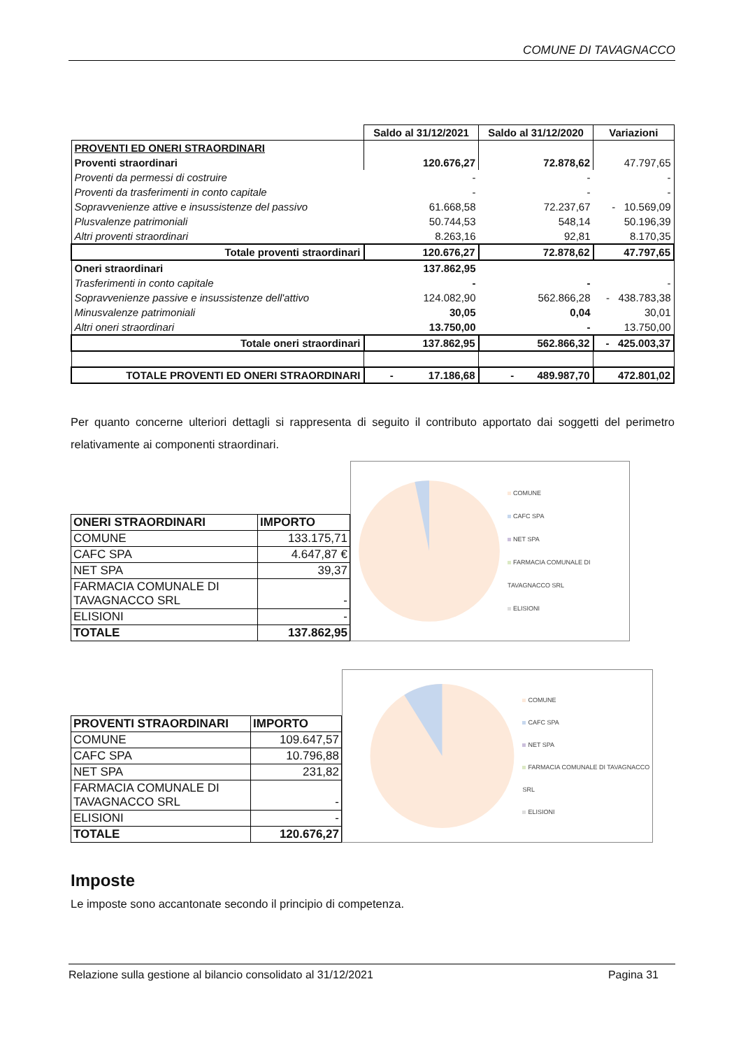COMUNE DI TAVAGNACCO
| | Saldo al 31/12/2021 | Saldo al 31/12/2020 | Variazioni |
| --- | --- | --- | --- |
| PROVENTI ED ONERI STRAORDINARI | | | |
| Proventi straordinari | 120.676,27 | 72.878,62 | 47.797,65 |
| Proventi da permessi di costruire | - | - | - |
| Proventi da trasferimenti in conto capitale | - | - | - |
| Sopravvenienze attive e insussistenze del passivo | 61.668,58 | 72.237,67 | - 10.569,09 |
| Plusvalenze patrimoniali | 50.744,53 | 548,14 | 50.196,39 |
| Altri proventi straordinari | 8.263,16 | 92,81 | 8.170,35 |
| Totale proventi straordinari | 120.676,27 | 72.878,62 | 47.797,65 |
| Oneri straordinari | 137.862,95 | | |
| Trasferimenti in conto capitale | - | - | - |
| Sopravvenienze passive e insussistenze dell'attivo | 124.082,90 | 562.866,28 | - 438.783,38 |
| Minusvalenze patrimoniali | 30,05 | 0,04 | 30,01 |
| Altri oneri straordinari | 13.750,00 | - | 13.750,00 |
| Totale oneri straordinari | 137.862,95 | 562.866,32 | - 425.003,37 |
| TOTALE PROVENTI ED ONERI STRAORDINARI | - 17.186,68 | - 489.987,70 | 472.801,02 |
Per quanto concerne ulteriori dettagli si rappresenta di seguito il contributo apportato dai soggetti del perimetro relativamente ai componenti straordinari.
| ONERI STRAORDINARI | IMPORTO |
| COMUNE | 133.175,71 |
| CAFC SPA | 4.647,87 € |
| NET SPA | 39,37 |
| FARMACIA COMUNALE DI TAVAGNACCO SRL | - |
| ELISIONI | - |
| TOTALE | 137.862,95 |
COMUNE
CAFC SPA
NET SPA
FARMACIA COMUNALE DI TAVAGNACCO SRL
ELISIONI
| PROVENTI STRAORDINARI | IMPORTO |
| COMUNE | 109.647,57 |
| CAFC SPA | 10.796,88 |
| NET SPA | 231,82 |
| FARMACIA COMUNALE DI TAVAGNACCO SRL | - |
| ELISIONI | - |
| TOTALE | 120.676,27 |
COMUNE
CAFC SPA
NET SPA
FARMACIA COMUNALE DI TAVAGNACCO SRL
ELISIONI
Imposte
Le imposte sono accantonate secondo il principio di competenza.
Relazione sulla gestione al bilancio consolidato al 31/12/2021 Pagina 31